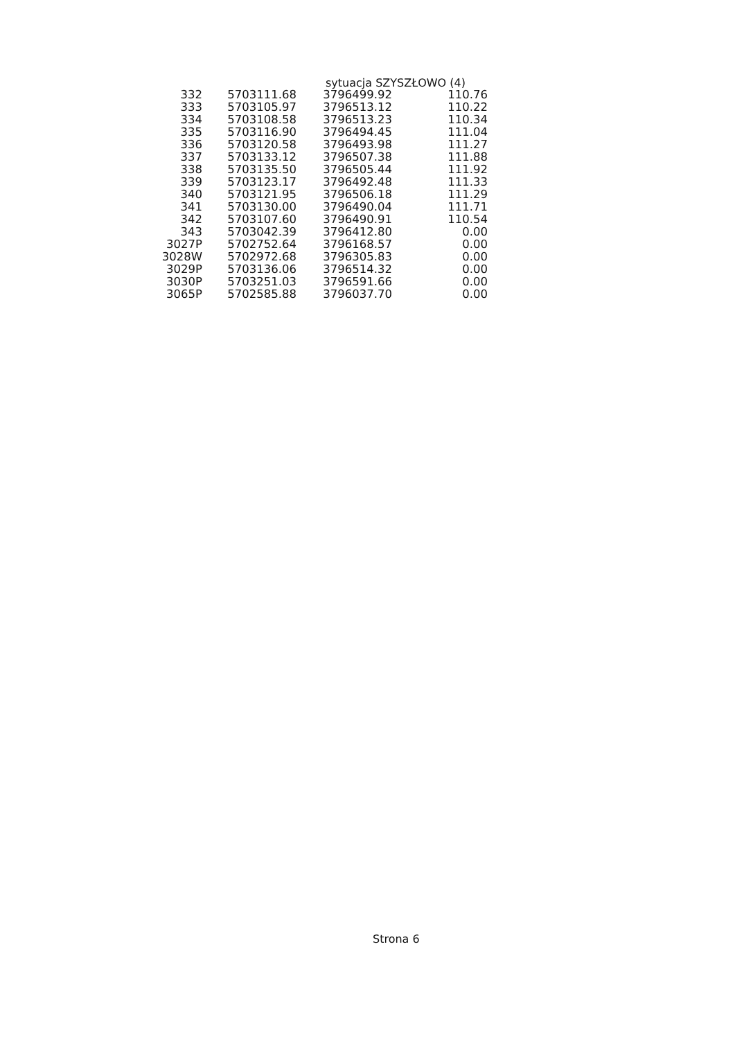sytuacja SZYSZŁOWO (4)
| 332 | 5703111.68 | 3796499.92 | 110.76 |
| 333 | 5703105.97 | 3796513.12 | 110.22 |
| 334 | 5703108.58 | 3796513.23 | 110.34 |
| 335 | 5703116.90 | 3796494.45 | 111.04 |
| 336 | 5703120.58 | 3796493.98 | 111.27 |
| 337 | 5703133.12 | 3796507.38 | 111.88 |
| 338 | 5703135.50 | 3796505.44 | 111.92 |
| 339 | 5703123.17 | 3796492.48 | 111.33 |
| 340 | 5703121.95 | 3796506.18 | 111.29 |
| 341 | 5703130.00 | 3796490.04 | 111.71 |
| 342 | 5703107.60 | 3796490.91 | 110.54 |
| 343 | 5703042.39 | 3796412.80 | 0.00 |
| 3027P | 5702752.64 | 3796168.57 | 0.00 |
| 3028W | 5702972.68 | 3796305.83 | 0.00 |
| 3029P | 5703136.06 | 3796514.32 | 0.00 |
| 3030P | 5703251.03 | 3796591.66 | 0.00 |
| 3065P | 5702585.88 | 3796037.70 | 0.00 |
Strona 6